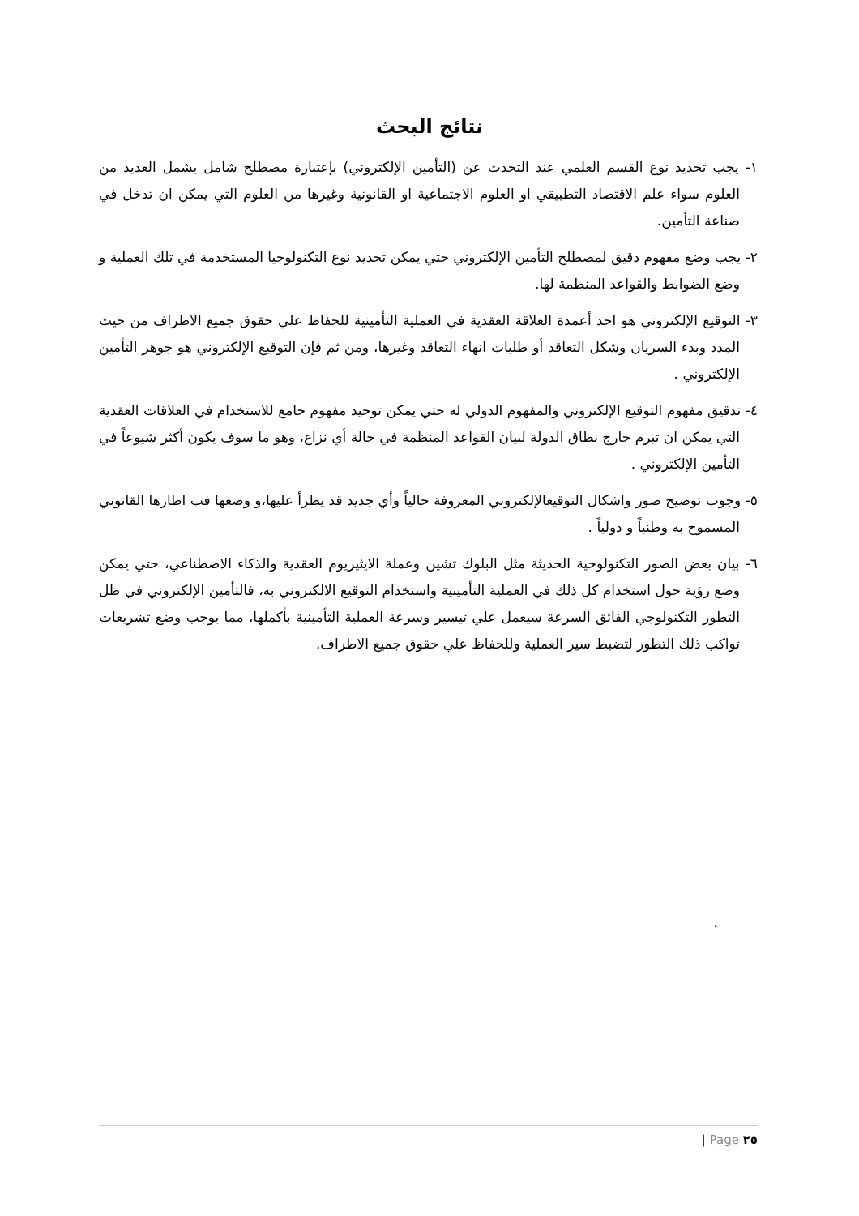نتائج البحث
١- يجب تحديد نوع القسم العلمي عند التحدث عن (التأمين الإلكتروني) بإعتبارة مصطلح شامل يشمل العديد من العلوم سواء علم الاقتصاد التطبيقي او العلوم الاجتماعية او القانونية وغيرها من العلوم التي يمكن ان تدخل في صناعة التأمين.
٢- يجب وضع مفهوم دقيق لمصطلح التأمين الإلكتروني حتي يمكن تحديد نوع التكنولوجيا المستخدمة في تلك العملية و وضع الضوابط والقواعد المنظمة لها.
٣- التوقيع الإلكتروني هو احد أعمدة العلاقة العقدية في العملية التأمينية للحفاظ علي حقوق جميع الاطراف من حيث المدد وبدء السريان وشكل التعاقد أو طلبات انهاء التعاقد وغيرها، ومن ثم فإن التوقيع الإلكتروني هو جوهر التأمين الإلكتروني .
٤- تدقيق مفهوم التوقيع الإلكتروني والمفهوم الدولي له حتي يمكن توحيد مفهوم جامع للاستخدام في العلاقات العقدية التي يمكن ان تبرم خارج نطاق الدولة لبيان القواعد المنظمة في حالة أي نزاع، وهو ما سوف يكون أكثر شيوعاً في التأمين الإلكتروني .
٥- وجوب توضيح صور واشكال التوقيعالإلكتروني المعروفة حالياً وأي جديد قد يطرأ عليها،و وضعها فب اطارها القانوني المسموح به وطنياً و دولياً .
٦- بيان بعض الصور التكنولوجية الحديثة مثل البلوك تشين وعملة الايثيريوم العقدية والذكاء الاصطناعي، حتي يمكن وضع رؤية حول استخدام كل ذلك في العملية التأمينية واستخدام التوقيع الالكتروني به، فالتأمين الإلكتروني في ظل التطور التكنولوجي الفائق السرعة سيعمل علي تيسير وسرعة العملية التأمينية بأكملها، مما يوجب وضع تشريعات تواكب ذلك التطور لتضبط سير العملية وللحفاظ علي حقوق جميع الاطراف.
.
| Page ٢٥